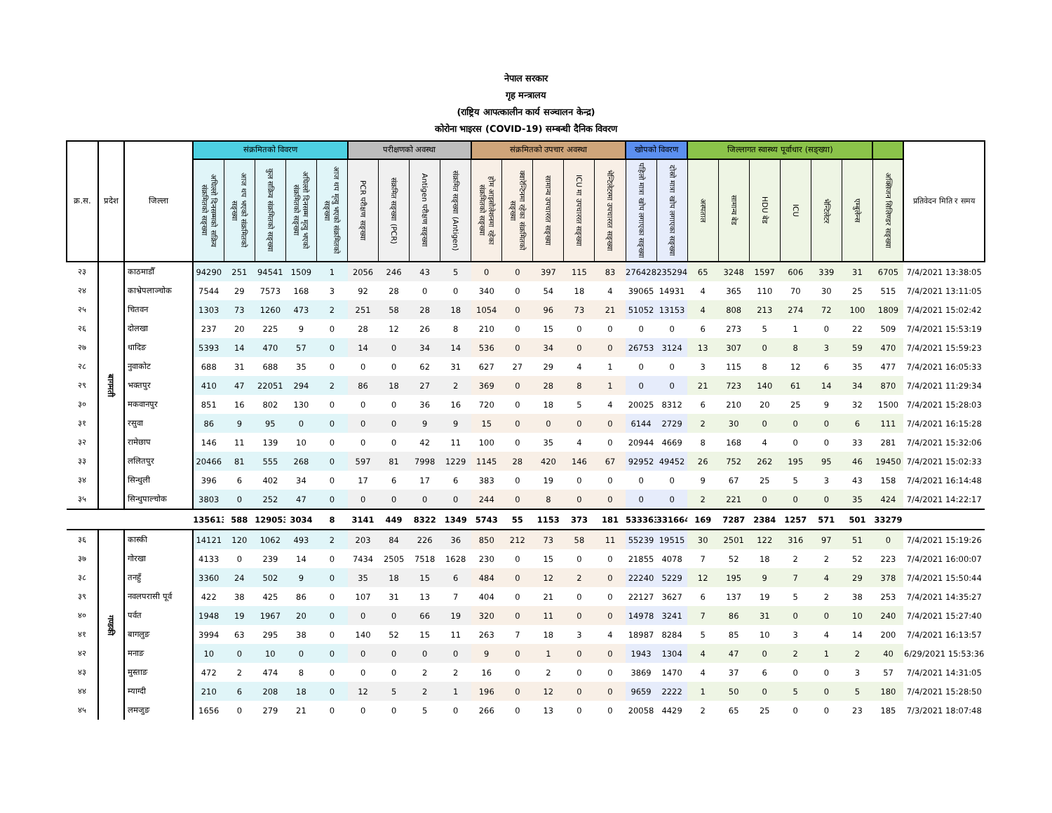नेपाल सरकार
गृह मन्त्रालय
(राष्ट्रिय आपत्कालीन कार्य सञ्चालन केन्द्र)
कोरोना भाइरस (COVID-19) सम्बन्धी दैनिक विवरण
| क्र.स. | प्रदेश | जिल्ला | संक्रमितको विवरण | | | | | परीक्षणको अवस्था | | | | संक्रमितको उपचार अवस्था | | | | | खोपको विवरण | | जिल्लागत स्वास्थ्य पूर्वाधार (सङ्ख्या) | | | | | | | प्रतिवेदन मिति र समय |
| --- | --- | --- | --- | --- | --- | --- | --- | --- | --- | --- | --- | --- | --- | --- | --- | --- | --- | --- | --- | --- | --- | --- | --- | --- | --- | --- |
| | | | अघिल्लो दिनसम्मको सक्रिय संक्रमितको सङ्ख्या | आज थप भएको संक्रमितको सङ्ख्या | कुल सक्रिय संक्रमितको सङ्ख्या | अघिल्लो दिनसम्म मृत्यु भएको संक्रमितको सङ्ख्या | आज थप मृत्यु भएको संक्रमितको सङ्ख्या | PCR परीक्षण सङ्ख्या | संक्रमित सङ्ख्या (PCR) | Antigen परीक्षण सङ्ख्या | संक्रमित सङ्ख्या (Antigen) | होम आइसोलेशनमा रहेका संक्रमितको सङ्ख्या | क्वारेन्टिनमा रहेका संक्रमितको सङ्ख्या | सामान्य उपचाररत सङ्ख्या | ICU मा उपचाररत सङ्ख्या | भेन्टिलेटरमा उपचाररत सङ्ख्या | पहिलो मात्रा खोप लगाएका सङ्ख्या | दोस्रो मात्रा खोप लगाएका सङ्ख्या | अस्पताल | सामान्य बेड | HDU बेड | ICU | भेन्टिलेटर | एम्बुलेन्स | अक्सिजन सिलिण्डर सङ्ख्या | |
| २३ | बागमती | काठमाडौँ | 94290 | 251 | 94541 | 1509 | 1 | 2056 | 246 | 43 | 5 | 0 | 0 | 397 | 115 | 83 | 276428 | 235294 | 65 | 3248 | 1597 | 606 | 339 | 31 | 6705 | 7/4/2021 13:38:05 |
| २४ | | काभ्रेपलाञ्चोक | 7544 | 29 | 7573 | 168 | 3 | 92 | 28 | 0 | 0 | 340 | 0 | 54 | 18 | 4 | 39065 | 14931 | 4 | 365 | 110 | 70 | 30 | 25 | 515 | 7/4/2021 13:11:05 |
| २५ | | चितवन | 1303 | 73 | 1260 | 473 | 2 | 251 | 58 | 28 | 18 | 1054 | 0 | 96 | 73 | 21 | 51052 | 13153 | 4 | 808 | 213 | 274 | 72 | 100 | 1809 | 7/4/2021 15:02:42 |
| २६ | | दोलखा | 237 | 20 | 225 | 9 | 0 | 28 | 12 | 26 | 8 | 210 | 0 | 15 | 0 | 0 | 0 | 0 | 6 | 273 | 5 | 1 | 0 | 22 | 509 | 7/4/2021 15:53:19 |
| २७ | | धादिङ | 5393 | 14 | 470 | 57 | 0 | 14 | 0 | 34 | 14 | 536 | 0 | 34 | 0 | 0 | 26753 | 3124 | 13 | 307 | 0 | 8 | 3 | 59 | 470 | 7/4/2021 15:59:23 |
| २८ | | नुवाकोट | 688 | 31 | 688 | 35 | 0 | 0 | 0 | 62 | 31 | 627 | 27 | 29 | 4 | 1 | 0 | 0 | 3 | 115 | 8 | 12 | 6 | 35 | 477 | 7/4/2021 16:05:33 |
| २९ | | भक्तपुर | 410 | 47 | 22051 | 294 | 2 | 86 | 18 | 27 | 2 | 369 | 0 | 28 | 8 | 1 | 0 | 0 | 21 | 723 | 140 | 61 | 14 | 34 | 870 | 7/4/2021 11:29:34 |
| ३० | | मकवानपुर | 851 | 16 | 802 | 130 | 0 | 0 | 0 | 36 | 16 | 720 | 0 | 18 | 5 | 4 | 20025 | 8312 | 6 | 210 | 20 | 25 | 9 | 32 | 1500 | 7/4/2021 15:28:03 |
| ३१ | | रसुवा | 86 | 9 | 95 | 0 | 0 | 0 | 0 | 9 | 9 | 15 | 0 | 0 | 0 | 0 | 6144 | 2729 | 2 | 30 | 0 | 0 | 0 | 6 | 111 | 7/4/2021 16:15:28 |
| ३२ | | रामेछाप | 146 | 11 | 139 | 10 | 0 | 0 | 0 | 42 | 11 | 100 | 0 | 35 | 4 | 0 | 20944 | 4669 | 8 | 168 | 4 | 0 | 0 | 33 | 281 | 7/4/2021 15:32:06 |
| ३३ | | ललितपुर | 20466 | 81 | 555 | 268 | 0 | 597 | 81 | 7998 | 1229 | 1145 | 28 | 420 | 146 | 67 | 92952 | 49452 | 26 | 752 | 262 | 195 | 95 | 46 | 19450 | 7/4/2021 15:02:33 |
| ३४ | | सिन्धुली | 396 | 6 | 402 | 34 | 0 | 17 | 6 | 17 | 6 | 383 | 0 | 19 | 0 | 0 | 0 | 0 | 9 | 67 | 25 | 5 | 3 | 43 | 158 | 7/4/2021 16:14:48 |
| ३५ | | सिन्धुपाल्चोक | 3803 | 0 | 252 | 47 | 0 | 0 | 0 | 0 | 0 | 244 | 0 | 8 | 0 | 0 | 0 | 0 | 2 | 221 | 0 | 0 | 0 | 35 | 424 | 7/4/2021 14:22:17 |
| | | | 135613 | 588 | 129053 | 3034 | 8 | 3141 | 449 | 8322 | 1349 | 5743 | 55 | 1153 | 373 | 181 | 533363 | 331664 | 169 | 7287 | 2384 | 1257 | 571 | 501 | 33279 | |
| ३६ | गण्डकी | कास्की | 14121 | 120 | 1062 | 493 | 2 | 203 | 84 | 226 | 36 | 850 | 212 | 73 | 58 | 11 | 55239 | 19515 | 30 | 2501 | 122 | 316 | 97 | 51 | 0 | 7/4/2021 15:19:26 |
| ३७ | | गोरखा | 4133 | 0 | 239 | 14 | 0 | 7434 | 2505 | 7518 | 1628 | 230 | 0 | 15 | 0 | 0 | 21855 | 4078 | 7 | 52 | 18 | 2 | 2 | 52 | 223 | 7/4/2021 16:00:07 |
| ३८ | | तनहुँ | 3360 | 24 | 502 | 9 | 0 | 35 | 18 | 15 | 6 | 484 | 0 | 12 | 2 | 0 | 22240 | 5229 | 12 | 195 | 9 | 7 | 4 | 29 | 378 | 7/4/2021 15:50:44 |
| ३९ | | नवलपरासी पूर्व | 422 | 38 | 425 | 86 | 0 | 107 | 31 | 13 | 7 | 404 | 0 | 21 | 0 | 0 | 22127 | 3627 | 6 | 137 | 19 | 5 | 2 | 38 | 253 | 7/4/2021 14:35:27 |
| ४० | | पर्वत | 1948 | 19 | 1967 | 20 | 0 | 0 | 0 | 66 | 19 | 320 | 0 | 11 | 0 | 0 | 14978 | 3241 | 7 | 86 | 31 | 0 | 0 | 10 | 240 | 7/4/2021 15:27:40 |
| ४१ | | बागलुङ | 3994 | 63 | 295 | 38 | 0 | 140 | 52 | 15 | 11 | 263 | 7 | 18 | 3 | 4 | 18987 | 8284 | 5 | 85 | 10 | 3 | 4 | 14 | 200 | 7/4/2021 16:13:57 |
| ४२ | | मनाङ | 10 | 0 | 10 | 0 | 0 | 0 | 0 | 0 | 0 | 9 | 0 | 1 | 0 | 0 | 1943 | 1304 | 4 | 47 | 0 | 2 | 1 | 2 | 40 | 6/29/2021 15:53:36 |
| ४३ | | मुस्ताङ | 472 | 2 | 474 | 8 | 0 | 0 | 0 | 2 | 2 | 16 | 0 | 2 | 0 | 0 | 3869 | 1470 | 4 | 37 | 6 | 0 | 0 | 3 | 57 | 7/4/2021 14:31:05 |
| ४४ | | म्याग्दी | 210 | 6 | 208 | 18 | 0 | 12 | 5 | 2 | 1 | 196 | 0 | 12 | 0 | 0 | 9659 | 2222 | 1 | 50 | 0 | 5 | 0 | 5 | 180 | 7/4/2021 15:28:50 |
| ४५ | | लमजुङ | 1656 | 0 | 279 | 21 | 0 | 0 | 0 | 5 | 0 | 266 | 0 | 13 | 0 | 0 | 20058 | 4429 | 2 | 65 | 25 | 0 | 0 | 23 | 185 | 7/3/2021 18:07:48 |